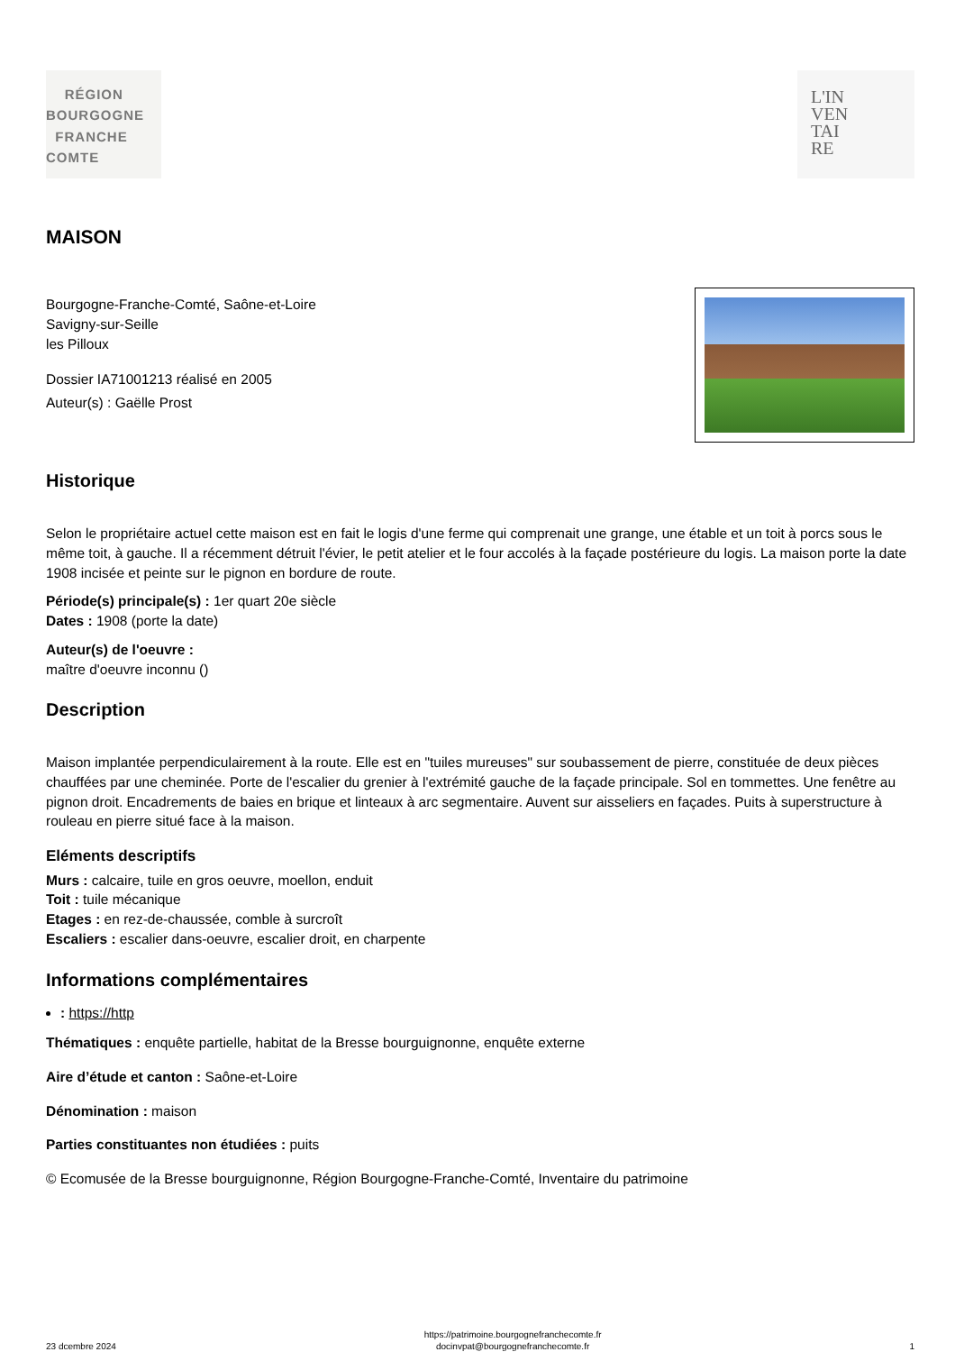RÉGION
BOURGOGNE
FRANCHE
COMTE
L'IN
VEN
TAI
RE
MAISON
Bourgogne-Franche-Comté, Saône-et-Loire
Savigny-sur-Seille
les Pilloux
Dossier IA71001213 réalisé en 2005
Auteur(s) : Gaëlle Prost
Historique
Selon le propriétaire actuel cette maison est en fait le logis d'une ferme qui comprenait une grange, une étable et un toit à porcs sous le même toit, à gauche. Il a récemment détruit l'évier, le petit atelier et le four accolés à la façade postérieure du logis. La maison porte la date 1908 incisée et peinte sur le pignon en bordure de route.
Période(s) principale(s) : 1er quart 20e siècle
Dates : 1908 (porte la date)
Auteur(s) de l'oeuvre :
maître d'oeuvre inconnu ()
Description
Maison implantée perpendiculairement à la route. Elle est en "tuiles mureuses" sur soubassement de pierre, constituée de deux pièces chauffées par une cheminée. Porte de l'escalier du grenier à l'extrémité gauche de la façade principale. Sol en tommettes. Une fenêtre au pignon droit. Encadrements de baies en brique et linteaux à arc segmentaire. Auvent sur aisseliers en façades. Puits à superstructure à rouleau en pierre situé face à la maison.
Eléments descriptifs
Murs : calcaire, tuile en gros oeuvre, moellon, enduit
Toit : tuile mécanique
Etages : en rez-de-chaussée, comble à surcroît
Escaliers : escalier dans-oeuvre, escalier droit, en charpente
Informations complémentaires
: https://http
Thématiques : enquête partielle, habitat de la Bresse bourguignonne, enquête externe
Aire d’étude et canton : Saône-et-Loire
Dénomination : maison
Parties constituantes non étudiées : puits
© Ecomusée de la Bresse bourguignonne, Région Bourgogne-Franche-Comté, Inventaire du patrimoine
23 dcembre 2024
https://patrimoine.bourgognefranchecomte.fr
docinvpat@bourgognefranchecomte.fr
1